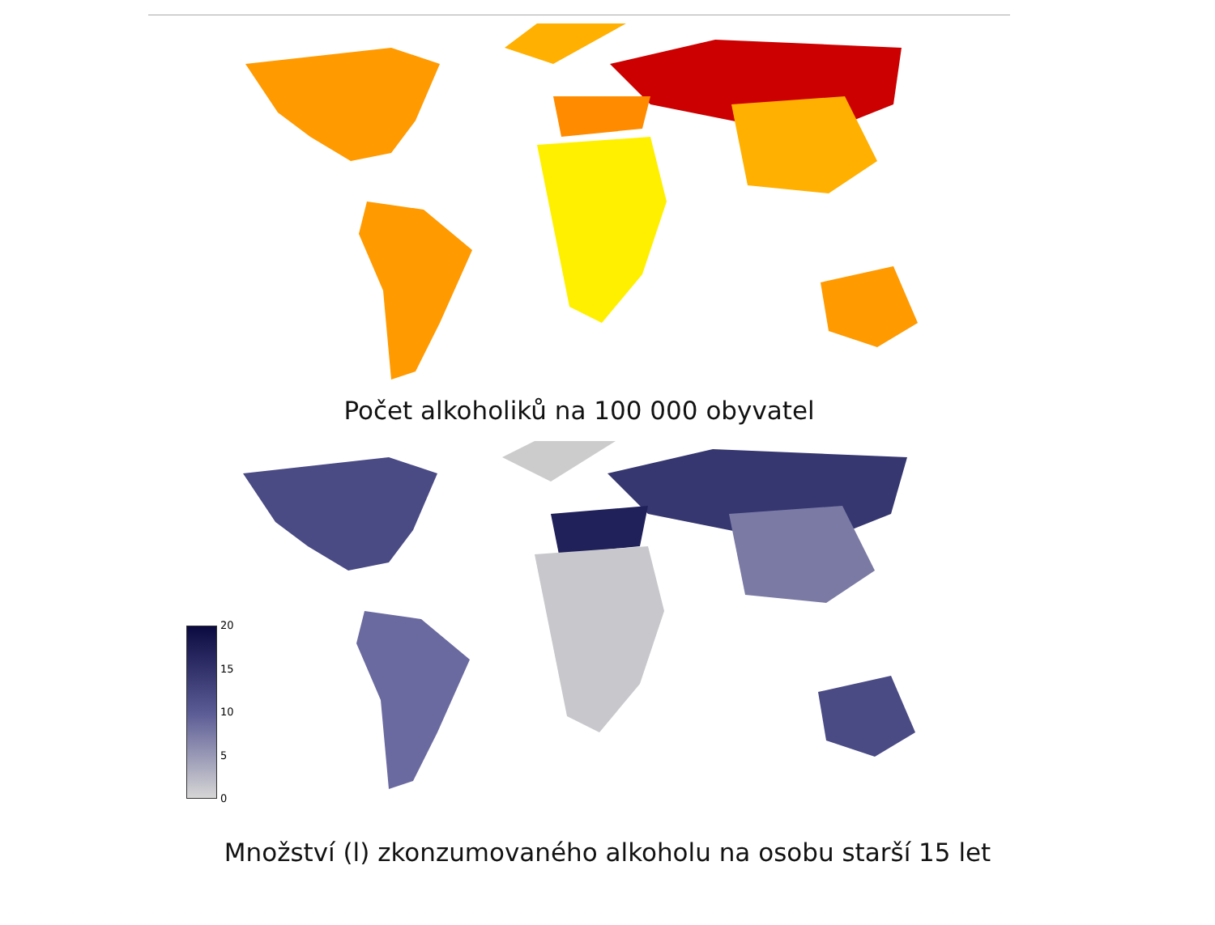Počet alkoholiků na 100 000 obyvatel
20
15
10
5
0
Množství (l) zkonzumovaného alkoholu na osobu starší 15 let